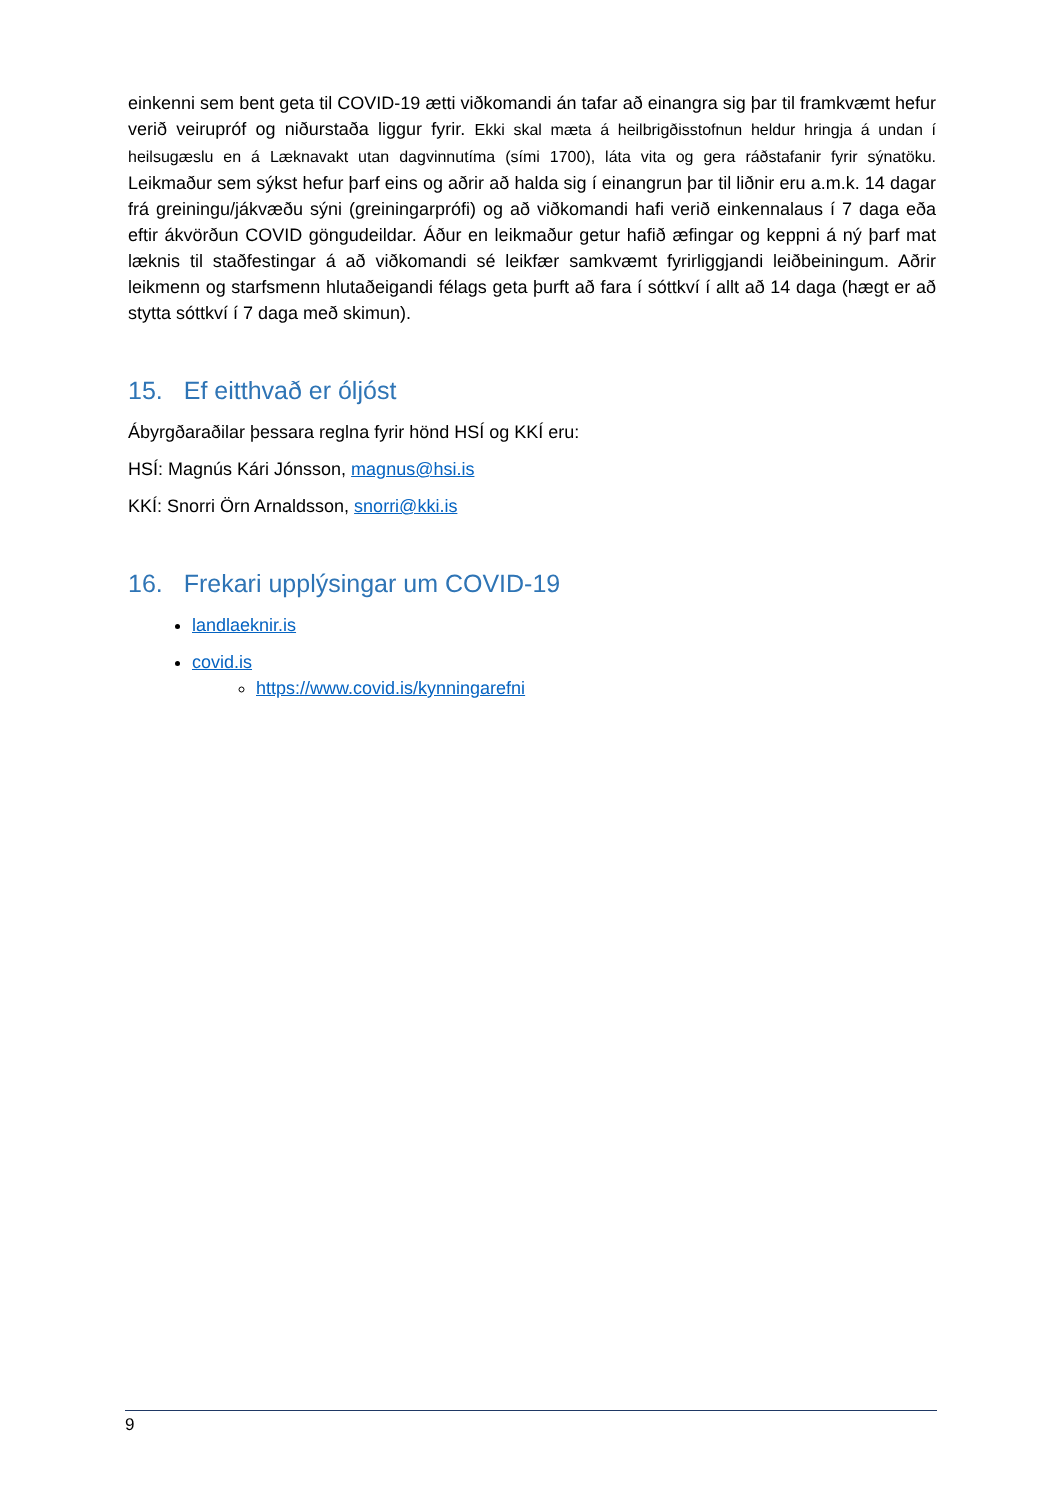einkenni sem bent geta til COVID-19 ætti viðkomandi án tafar að einangra sig þar til framkvæmt hefur verið veirupróf og niðurstaða liggur fyrir. Ekki skal mæta á heilbrigðisstofnun heldur hringja á undan í heilsugæslu en á Læknavakt utan dagvinnutíma (sími 1700), láta vita og gera ráðstafanir fyrir sýnatöku. Leikmaður sem sýkst hefur þarf eins og aðrir að halda sig í einangrun þar til liðnir eru a.m.k. 14 dagar frá greiningu/jákvæðu sýni (greiningarprófi) og að viðkomandi hafi verið einkennalaus í 7 daga eða eftir ákvörðun COVID göngudeildar. Áður en leikmaður getur hafið æfingar og keppni á ný þarf mat læknis til staðfestingar á að viðkomandi sé leikfær samkvæmt fyrirliggjandi leiðbeiningum. Aðrir leikmenn og starfsmenn hlutaðeigandi félags geta þurft að fara í sóttkví í allt að 14 daga (hægt er að stytta sóttkví í 7 daga með skimun).
15. Ef eitthvað er óljóst
Ábyrgðaraðilar þessara reglna fyrir hönd HSÍ og KKÍ eru:
HSÍ: Magnús Kári Jónsson, magnus@hsi.is
KKÍ: Snorri Örn Arnaldsson, snorri@kki.is
16. Frekari upplýsingar um COVID-19
landlaeknir.is
covid.is
https://www.covid.is/kynningarefni
9